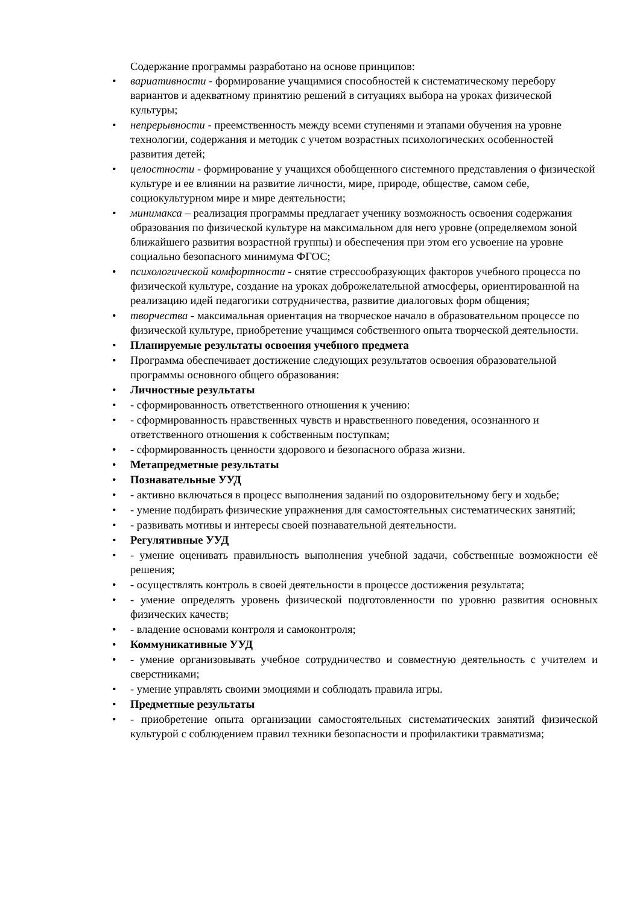Содержание программы разработано на основе принципов:
• вариативности - формирование учащимися способностей к систематическому перебору вариантов и адекватному принятию решений в ситуациях выбора на уроках физической культуры;
• непрерывности - преемственность между всеми ступенями и этапами обучения на уровне технологии, содержания и методик с учетом возрастных психологических особенностей развития детей;
• целостности - формирование у учащихся обобщенного системного представления о физической культуре и ее влиянии на развитие личности, мире, природе, обществе, самом себе, социокультурном мире и мире деятельности;
• минимакса – реализация программы предлагает ученику возможность освоения содержания образования по физической культуре на максимальном для него уровне (определяемом зоной ближайшего развития возрастной группы) и обеспечения при этом его усвоение на уровне социально безопасного минимума ФГОС;
• психологической комфортности - снятие стрессообразующих факторов учебного процесса по физической культуре, создание на уроках доброжелательной атмосферы, ориентированной на реализацию идей педагогики сотрудничества, развитие диалоговых форм общения;
• творчества - максимальная ориентация на творческое начало в образовательном процессе по физической культуре, приобретение учащимся собственного опыта творческой деятельности.
• Планируемые результаты освоения учебного предмета
• Программа обеспечивает достижение следующих результатов освоения образовательной программы основного общего образования:
• Личностные результаты
• - сформированность ответственного отношения к учению:
• - сформированность нравственных чувств и нравственного поведения, осознанного и ответственного отношения к собственным поступкам;
• - сформированность ценности здорового и безопасного образа жизни.
• Метапредметные результаты
• Познавательные УУД
• - активно включаться в процесс выполнения заданий по оздоровительному бегу и ходьбе;
• - умение подбирать физические упражнения для самостоятельных систематических занятий;
• - развивать мотивы и интересы своей познавательной деятельности.
• Регулятивные УУД
• - умение оценивать правильность выполнения учебной задачи, собственные возможности её решения;
• - осуществлять контроль в своей деятельности в процессе достижения результата;
• - умение определять уровень физической подготовленности по уровню развития основных физических качеств;
• - владение основами контроля и самоконтроля;
• Коммуникативные УУД
• - умение организовывать учебное сотрудничество и совместную деятельность с учителем и сверстниками;
• - умение управлять своими эмоциями и соблюдать правила игры.
• Предметные результаты
• - приобретение опыта организации самостоятельных систематических занятий физической культурой с соблюдением правил техники безопасности и профилактики травматизма;